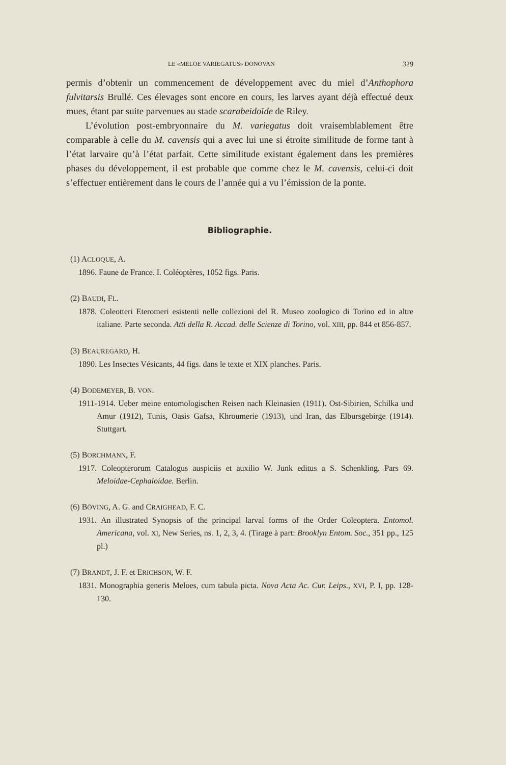LE «MELOE VARIEGATUS» DONOVAN 329
permis d’obtenir un commencement de développement avec du miel d’Anthophora fulvitarsis Brullé. Ces élevages sont encore en cours, les larves ayant déjà effectué deux mues, étant par suite parvenues au stade scarabeidoïde de Riley.
L’évolution post-embryonnaire du M. variegatus doit vraisemblablement être comparable à celle du M. cavensis qui a avec lui une si étroite similitude de forme tant à l’état larvaire qu’à l’état parfait. Cette similitude existant également dans les premières phases du développement, il est probable que comme chez le M. cavensis, celui-ci doit s’effectuer entièrement dans le cours de l’année qui a vu l’émission de la ponte.
Bibliographie.
(1) ACLOQUE, A.
1896. Faune de France. I. Coléoptères, 1052 figs. Paris.
(2) BAUDI, FL.
1878. Coleotteri Eteromeri esistenti nelle collezioni del R. Museo zoologico di Torino ed in altre italiane. Parte seconda. Atti della R. Accad. delle Scienze di Torino, vol. XIII, pp. 844 et 856-857.
(3) BEAUREGARD, H.
1890. Les Insectes Vésicants, 44 figs. dans le texte et XIX planches. Paris.
(4) BODEMEYER, B. VON.
1911-1914. Ueber meine entomologischen Reisen nach Kleinasien (1911). Ost-Sibirien, Schilka und Amur (1912), Tunis, Oasis Gafsa, Khroumerie (1913), und Iran, das Elbursgebirge (1914). Stuttgart.
(5) BORCHMANN, F.
1917. Coleopterorum Catalogus auspiciis et auxilio W. Junk editus a S. Schenkling. Pars 69. Meloidae-Cephaloidae. Berlin.
(6) BÖVING, A. G. and CRAIGHEAD, F. C.
1931. An illustrated Synopsis of the principal larval forms of the Order Coleoptera. Entomol. Americana, vol. XI, New Series, ns. 1, 2, 3, 4. (Tirage à part: Brooklyn Entom. Soc., 351 pp., 125 pl.)
(7) BRANDT, J. F. et ERICHSON, W. F.
1831. Monographia generis Meloes, cum tabula picta. Nova Acta Ac. Cur. Leips., XVI, P. I, pp. 128-130.